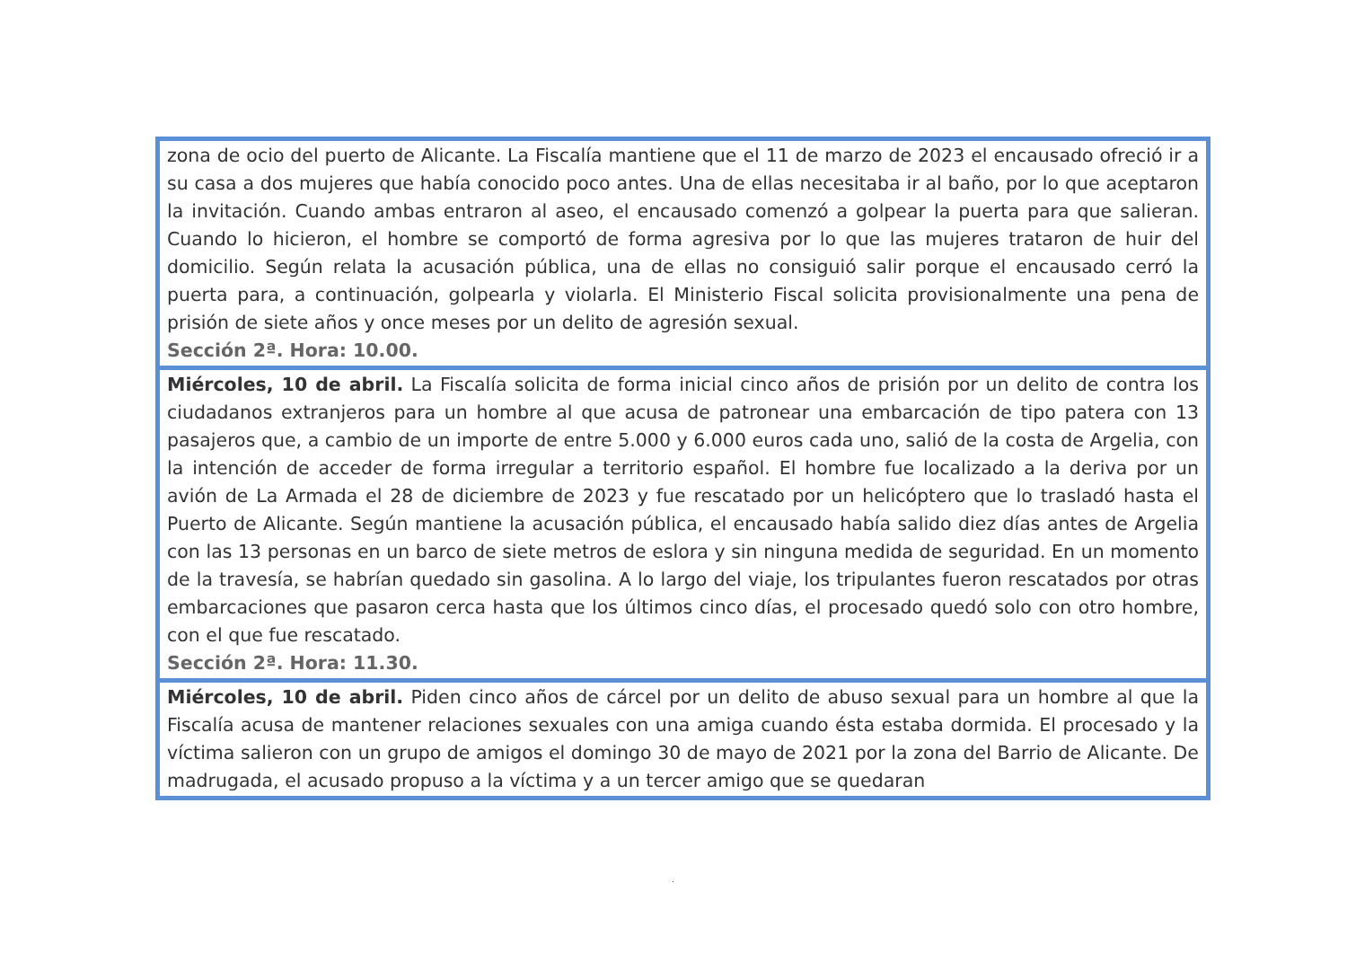| zona de ocio del puerto de Alicante. La Fiscalía mantiene que el 11 de marzo de 2023 el encausado ofreció ir a su casa a dos mujeres que había conocido poco antes. Una de ellas necesitaba ir al baño, por lo que aceptaron la invitación. Cuando ambas entraron al aseo, el encausado comenzó a golpear la puerta para que salieran. Cuando lo hicieron, el hombre se comportó de forma agresiva por lo que las mujeres trataron de huir del domicilio. Según relata la acusación pública, una de ellas no consiguió salir porque el encausado cerró la puerta para, a continuación, golpearla y violarla. El Ministerio Fiscal solicita provisionalmente una pena de prisión de siete años y once meses por un delito de agresión sexual. Sección 2ª. Hora: 10.00. |
| Miércoles, 10 de abril. La Fiscalía solicita de forma inicial cinco años de prisión por un delito de contra los ciudadanos extranjeros para un hombre al que acusa de patronear una embarcación de tipo patera con 13 pasajeros que, a cambio de un importe de entre 5.000 y 6.000 euros cada uno, salió de la costa de Argelia, con la intención de acceder de forma irregular a territorio español. El hombre fue localizado a la deriva por un avión de La Armada el 28 de diciembre de 2023 y fue rescatado por un helicóptero que lo trasladó hasta el Puerto de Alicante. Según mantiene la acusación pública, el encausado había salido diez días antes de Argelia con las 13 personas en un barco de siete metros de eslora y sin ninguna medida de seguridad. En un momento de la travesía, se habrían quedado sin gasolina. A lo largo del viaje, los tripulantes fueron rescatados por otras embarcaciones que pasaron cerca hasta que los últimos cinco días, el procesado quedó solo con otro hombre, con el que fue rescatado. Sección 2ª. Hora: 11.30. |
| Miércoles, 10 de abril. Piden cinco años de cárcel por un delito de abuso sexual para un hombre al que la Fiscalía acusa de mantener relaciones sexuales con una amiga cuando ésta estaba dormida. El procesado y la víctima salieron con un grupo de amigos el domingo 30 de mayo de 2021 por la zona del Barrio de Alicante. De madrugada, el acusado propuso a la víctima y a un tercer amigo que se quedaran |
.